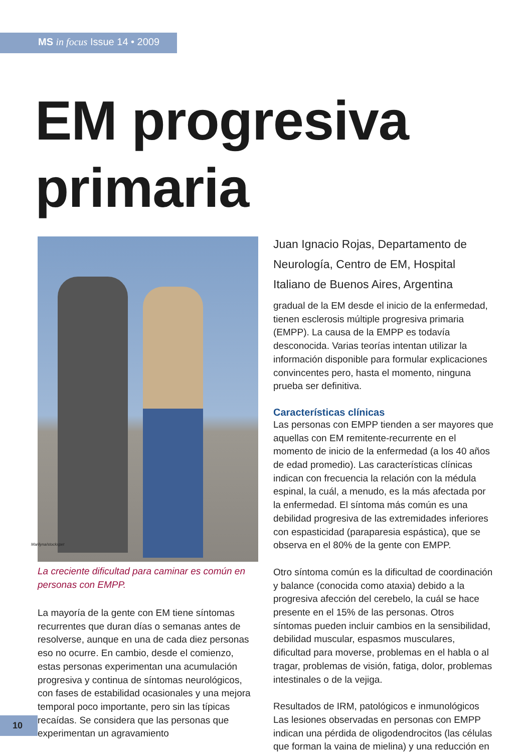MS in focus Issue 14 • 2009
EM progresiva
primaria
La creciente dificultad para caminar es común en personas con EMPP.
La mayoría de la gente con EM tiene síntomas recurrentes que duran días o semanas antes de resolverse, aunque en una de cada diez personas eso no ocurre. En cambio, desde el comienzo, estas personas experimentan una acumulación progresiva y continua de síntomas neurológicos, con fases de estabilidad ocasionales y una mejora temporal poco importante, pero sin las típicas recaídas. Se considera que las personas que experimentan un agravamiento
Juan Ignacio Rojas, Departamento de Neurología, Centro de EM, Hospital Italiano de Buenos Aires, Argentina
gradual de la EM desde el inicio de la enfermedad, tienen esclerosis múltiple progresiva primaria (EMPP). La causa de la EMPP es todavía desconocida. Varias teorías intentan utilizar la información disponible para formular explicaciones convincentes pero, hasta el momento, ninguna prueba ser definitiva.
Características clínicas
Las personas con EMPP tienden a ser mayores que aquellas con EM remitente-recurrente en el momento de inicio de la enfermedad (a los 40 años de edad promedio). Las características clínicas indican con frecuencia la relación con la médula espinal, la cuál, a menudo, es la más afectada por la enfermedad. El síntoma más común es una debilidad progresiva de las extremidades inferiores con espasticidad (paraparesia espástica), que se observa en el 80% de la gente con EMPP.
Otro síntoma común es la dificultad de coordinación y balance (conocida como ataxia) debido a la progresiva afección del cerebelo, la cuál se hace presente en el 15% de las personas. Otros síntomas pueden incluir cambios en la sensibilidad, debilidad muscular, espasmos musculares, dificultad para moverse, problemas en el habla o al tragar, problemas de visión, fatiga, dolor, problemas intestinales o de la vejiga.
Resultados de IRM, patológicos e inmunológicos
Las lesiones observadas en personas con EMPP indican una pérdida de oligodendrocitos (las células que forman la vaina de mielina) y una reducción en
Marilyna/stockxpet
10